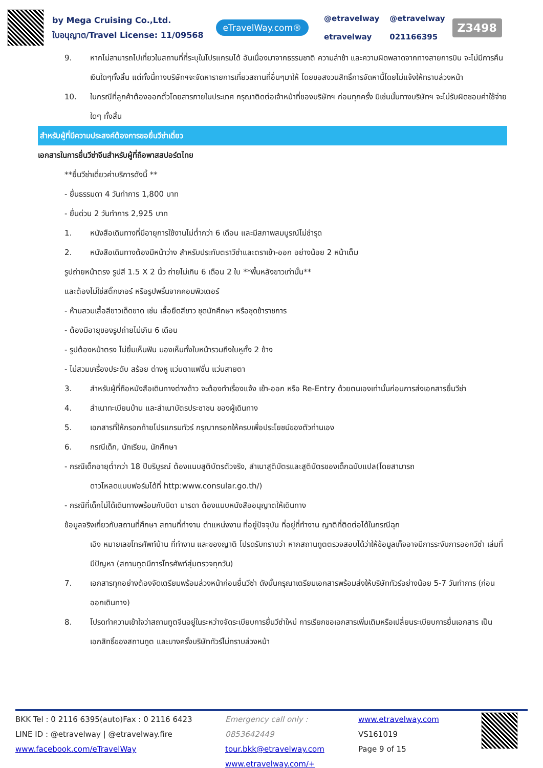by Mega Cruising Co.,Ltd.
ใบอนุญาต/Travel License: 11/09568
eTravelWay.com®
@etravelway @etravelway etravelway 021166395
Z3498
9. หากไม่สามารถไปเที่ยวในสถานที่ที่ระบุในโปรแกรมได้ อันเนื่องมาจากธรรมชาติ ความล่าช้า และความผิดพลาดจากทางสายการบิน จะไม่มีการคืนเงินใดๆทั้งสิ้น แต่ทั้งนี้ทางบริษัทฯจะจัดหารายการเที่ยวสถานที่อื่นๆมาให้ โดยขอสงวนสิทธิ์การจัดหานี้โดยไม่แจ้งให้ทราบล่วงหน้า
10. ในกรณีที่ลูกค้าต้องออกตั๋วโดยสารภายในประเทศ กรุณาติดต่อเจ้าหน้าที่ของบริษัทฯ ก่อนทุกครั้ง มิเช่นนั้นทางบริษัทฯ จะไม่รับผิดชอบค่าใช้จ่ายใดๆ ทั้งสิ้น
สำหรับผู้ที่มีความประสงค์ต้องการขอยื่นวีซ่าเดี่ยว
เอกสารในการยื่นวีซ่าจีนสำหรับผู้ที่ถือพาสสปอร์ตไทย
**ยื่นวีซ่าเดี่ยวค่าบริการดังนี้ **
- ยื่นธรรมดา 4 วันทำการ 1,800 บาท
- ยื่นด่วน 2 วันทำการ 2,925 บาท
1. หนังสือเดินทางที่มีอายุการใช้งานไม่ต่ำกว่า 6 เดือน และมีสภาพสมบูรณ์ไม่ชำรุด
2. หนังสือเดินทางต้องมีหน้าว่าง สำหรับประทับตราวีซ่าและตราเข้า-ออก อย่างน้อย 2 หน้าเต็ม
รูปถ่ายหน้าตรง รูปสี 1.5 X 2 นิ้ว ถ่ายไม่เกิน 6 เดือน 2 ใบ **พื้นหลังขาวเท่านั้น**
และต้องไม่ใช่สติ๊กเกอร์ หรือรูปพริ้นจากคอมพิวเตอร์
- ห้ามสวมเสื้อสีขาวเด็ดขาด เช่น เสื้อยืดสีขาว ชุดนักศึกษา หรือชุดข้าราชการ
- ต้องมีอายุของรูปถ่ายไม่เกิน 6 เดือน
- รูปต้องหน้าตรง ไม่ยิ้มเห็นฟัน มองเห็นทั้งใบหน้ารวมถึงใบหูทั้ง 2 ข้าง
- ไม่สวมเครื่องประดับ สร้อย ต่างหู แว่นตาแฟชั่น แว่นสายตา
3. สำหรับผู้ที่ถือหนังสือเดินทางต่างด้าว จะต้องทำเรื่องแจ้ง เข้า-ออก หรือ Re-Entry ด้วยตนเองเท่านั้นก่อนการส่งเอกสารยื่นวีซ่า
4. สำเนาทะเบียนบ้าน และสำเนาบัตรประชาชน ของผู้เดินทาง
5. เอกสารที่ให้กรอกท้ายโปรแกรมทัวร์ กรุณากรอกให้ครบเพื่อประโยชน์ของตัวท่านเอง
6. กรณีเด็ก, นักเรียน, นักศึกษา
- กรณีเด็กอายุต่ำกว่า 18 ปีบริบูรณ์ ต้องแนบสูติบัตรตัวจริง, สำเนาสูติบัตรและสูติบัตรของเด็กฉบับแปล(โดยสามารถ
ดาวโหลดแบบฟอร์มได้ที่ http:www.consular.go.th/)
- กรณีที่เด็กไม่ได้เดินทางพร้อมกับบิดา มารดา ต้องแนบหนังสืออนุญาตให้เดินทาง
ข้อมูลจริงเกี่ยวกับสถานที่ศึกษา สถานที่ทำงาน ตำแหน่งงาน ที่อยู่ปัจจุบัน ที่อยู่ที่ทำงาน ญาติที่ติดต่อได้ในกรณีฉุก
เฉิง หมายเลขโทรศัพท์บ้าน ที่ทำงาน และของญาติ โปรดรับทราบว่า หากสถานทูตตรวจสอบได้ว่าให้ข้อมูลเท็จอาจมีการระงับการออกวีซ่า เล่มที่มีปัญหา (สถานทูตมีการโทรศัพท์สุ่มตรวจทุกวัน)
7. เอกสารทุกอย่างต้องจัดเตรียมพร้อมล่วงหน้าก่อนยื่นวีซ่า ดังนั้นกรุณาเตรียมเอกสารพร้อมส่งให้บริษัททัวร์อย่างน้อย 5-7 วันทำการ (ก่อนออกเดินทาง)
8. โปรดทำความเข้าใจว่าสถานทูตจีนอยู่ในระหว่างจัดระเบียบการยื่นวีซ่าใหม่ การเรียกขอเอกสารเพิ่มเติมหรือเปลี่ยนระเบียบการยื่นเอกสาร เป็นเอกสิทธิ์ของสถานทูต และบางครั้งบริษัททัวร์ไม่ทราบล่วงหน้า
BKK Tel : 0 2116 6395(auto)Fax : 0 2116 6423
LINE ID : @etravelway | @etravelway.fire
www.facebook.com/eTravelWay
Emergency call only : 0853642449
tour.bkk@etravelway.com
www.etravelway.com/+
www.etravelway.com
VS161019
Page 9 of 15